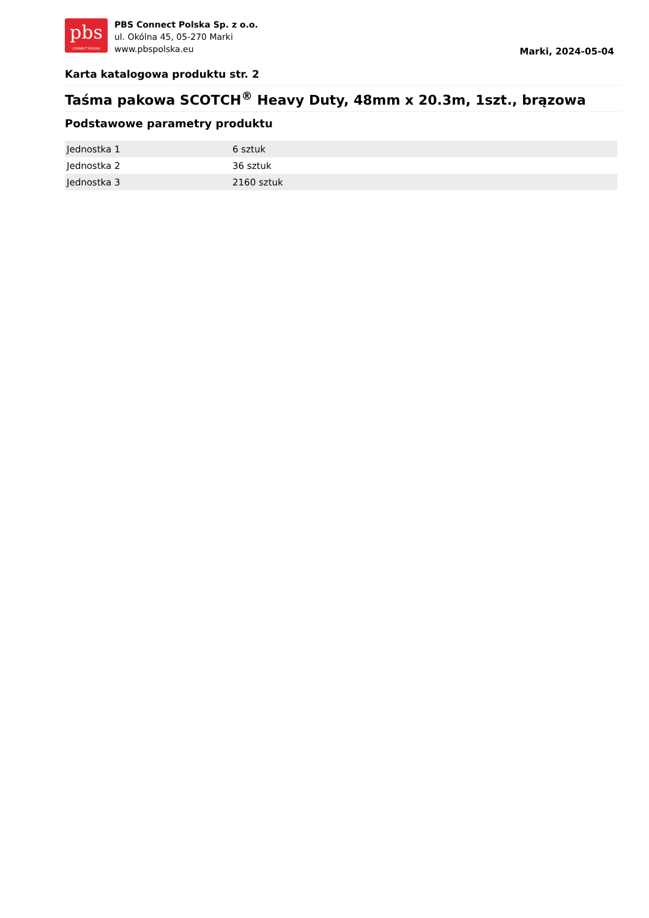pbs
CONNECT POLSKA
PBS Connect Polska Sp. z o.o.
ul. Okólna 45, 05-270 Marki
www.pbspolska.eu
Marki, 2024-05-04
Karta katalogowa produktu str. 2
Taśma pakowa SCOTCH<sup>®</sup> Heavy Duty, 48mm x 20.3m, 1szt., brązowa
Podstawowe parametry produktu
| Jednostka 1 | 6 sztuk |
| Jednostka 2 | 36 sztuk |
| Jednostka 3 | 2160 sztuk |